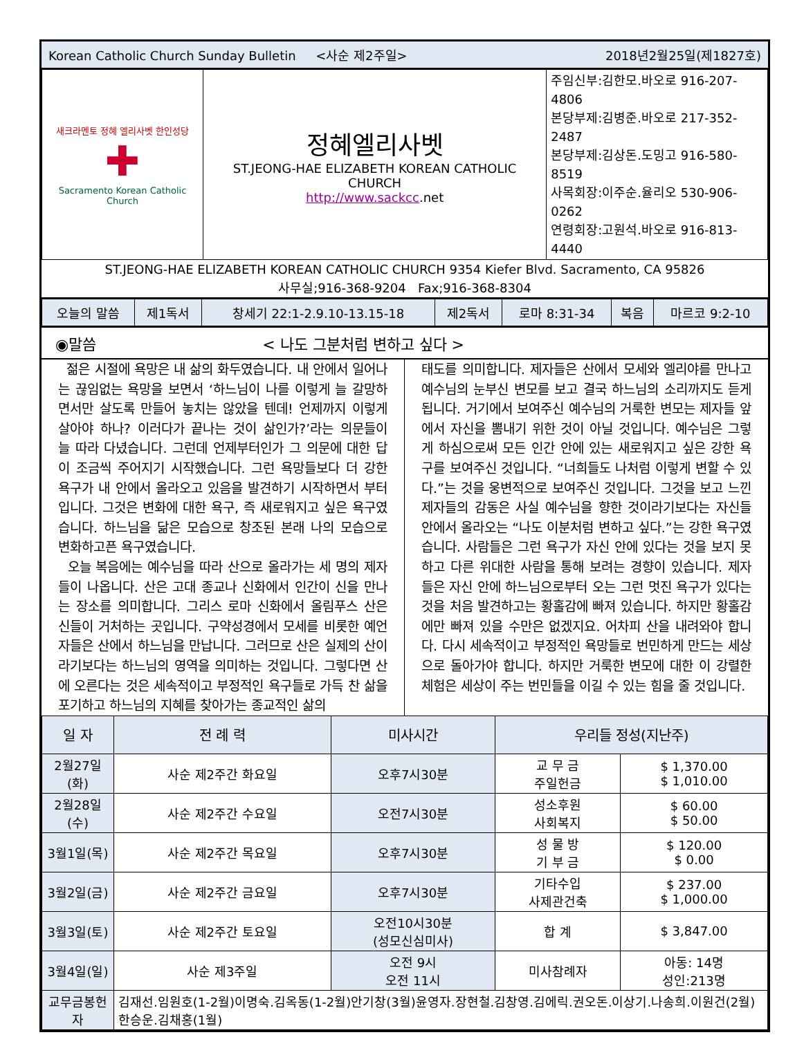Korean Catholic Church Sunday Bulletin <사순 제2주일> 2018년2월25일(제1827호)
| 새크라멘토 정혜 엘리사벳 한인성당 ✚ Sacramento Korean Catholic Church | 정혜엘리사벳 ST.JEONG-HAE ELIZABETH KOREAN CATHOLIC CHURCH http://www.sackcc .net | 주임신부:김한모.바오로 916-207-4806 본당부제:김병준.바오로 217-352-2487 본당부제:김상돈.도밍고 916-580-8519 사목회장:이주순.율리오 530-906-0262 연령회장:고원석.바오로 916-813-4440 |
ST.JEONG-HAE ELIZABETH KOREAN CATHOLIC CHURCH 9354 Kiefer Blvd. Sacramento, CA 95826
사무실;916-368-9204 Fax;916-368-8304
| 오늘의 말씀 | 제1독서 | 창세기 22:1-2.9.10-13.15-18 | 제2독서 | 로마 8:31-34 | 복음 | 마르코 9:2-10 |
◉말씀 < 나도 그분처럼 변하고 싶다 >
젊은 시절에 욕망은 내 삶의 화두였습니다. 내 안에서 일어나는 끊임없는 욕망을 보면서 ‘하느님이 나를 이렇게 늘 갈망하면서만 살도록 만들어 놓치는 않았을 텐데! 언제까지 이렇게 살아야 하나? 이러다가 끝나는 것이 삶인가?’라는 의문들이 늘 따라 다녔습니다. 그런데 언제부터인가 그 의문에 대한 답이 조금씩 주어지기 시작했습니다. 그런 욕망들보다 더 강한 욕구가 내 안에서 올라오고 있음을 발견하기 시작하면서 부터입니다. 그것은 변화에 대한 욕구, 즉 새로워지고 싶은 욕구였습니다. 하느님을 닮은 모습으로 창조된 본래 나의 모습으로 변화하고픈 욕구였습니다.
오늘 복음에는 예수님을 따라 산으로 올라가는 세 명의 제자들이 나옵니다. 산은 고대 종교나 신화에서 인간이 신을 만나는 장소를 의미합니다. 그리스 로마 신화에서 올림푸스 산은 신들이 거처하는 곳입니다. 구약성경에서 모세를 비롯한 예언자들은 산에서 하느님을 만납니다. 그러므로 산은 실제의 산이라기보다는 하느님의 영역을 의미하는 것입니다. 그렇다면 산에 오른다는 것은 세속적이고 부정적인 욕구들로 가득 찬 삶을 포기하고 하느님의 지혜를 찾아가는 종교적인 삶의
태도를 의미합니다. 제자들은 산에서 모세와 엘리야를 만나고 예수님의 눈부신 변모를 보고 결국 하느님의 소리까지도 듣게 됩니다. 거기에서 보여주신 예수님의 거룩한 변모는 제자들 앞에서 자신을 뽐내기 위한 것이 아닐 것입니다. 예수님은 그렇게 하심으로써 모든 인간 안에 있는 새로워지고 싶은 강한 욕구를 보여주신 것입니다. “너희들도 나처럼 이렇게 변할 수 있다.”는 것을 웅변적으로 보여주신 것입니다. 그것을 보고 느낀 제자들의 감동은 사실 예수님을 향한 것이라기보다는 자신들 안에서 올라오는 “나도 이분처럼 변하고 싶다.”는 강한 욕구였습니다. 사람들은 그런 욕구가 자신 안에 있다는 것을 보지 못하고 다른 위대한 사람을 통해 보려는 경향이 있습니다. 제자들은 자신 안에 하느님으로부터 오는 그런 멋진 욕구가 있다는 것을 처음 발견하고는 황홀감에 빠져 있습니다. 하지만 황홀감에만 빠져 있을 수만은 없겠지요. 어차피 산을 내려와야 합니다. 다시 세속적이고 부정적인 욕망들로 번민하게 만드는 세상으로 돌아가야 합니다. 하지만 거룩한 변모에 대한 이 강렬한 체험은 세상이 주는 번민들을 이길 수 있는 힘을 줄 것입니다.
| 일 자 | 전 례 력 | 미사시간 | 우리들 정성(지난주) | |
| --- | --- | --- | --- | --- |
| 2월27일(화) | 사순 제2주간 화요일 | 오후7시30분 | 교 무 금 주일헌금 | $ 1,370.00 $ 1,010.00 |
| 2월28일(수) | 사순 제2주간 수요일 | 오전7시30분 | 성소후원 사회복지 | $ 60.00 $ 50.00 |
| 3월1일(목) | 사순 제2주간 목요일 | 오후7시30분 | 성 물 방 기 부 금 | $ 120.00 $ 0.00 |
| 3월2일(금) | 사순 제2주간 금요일 | 오후7시30분 | 기타수입 사제관건축 | $ 237.00 $ 1,000.00 |
| 3월3일(토) | 사순 제2주간 토요일 | 오전10시30분 (성모신심미사) | 합 계 | $ 3,847.00 |
| 3월4일(일) | 사순 제3주일 | 오전 9시 오전 11시 | 미사참례자 | 아동: 14명 성인:213명 |
| 교무금봉헌자 | 김재선.임원호(1-2월)이명숙.김옥동(1-2월)안기창(3월)윤영자.장현철.김창영.김에릭.권오돈.이상기.나송희.이원건(2월)한승운.김채홍(1월) | | | |